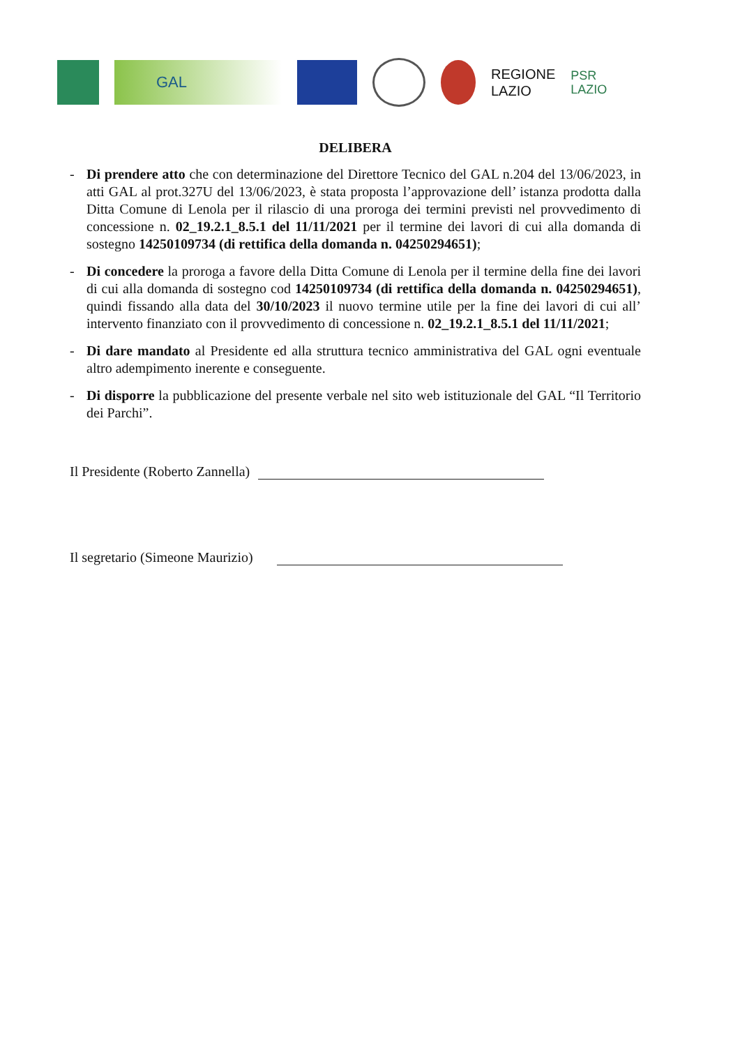GAL
REGIONE
LAZIO
PSR
LAZIO
DELIBERA
- Di prendere atto che con determinazione del Direttore Tecnico del GAL n.204 del 13/06/2023, in atti GAL al prot.327U del 13/06/2023, è stata proposta l’approvazione dell’ istanza prodotta dalla Ditta Comune di Lenola per il rilascio di una proroga dei termini previsti nel provvedimento di concessione n. 02_19.2.1_8.5.1 del 11/11/2021 per il termine dei lavori di cui alla domanda di sostegno 14250109734 (di rettifica della domanda n. 04250294651);
- Di concedere la proroga a favore della Ditta Comune di Lenola per il termine della fine dei lavori di cui alla domanda di sostegno cod 14250109734 (di rettifica della domanda n. 04250294651), quindi fissando alla data del 30/10/2023 il nuovo termine utile per la fine dei lavori di cui all’ intervento finanziato con il provvedimento di concessione n. 02_19.2.1_8.5.1 del 11/11/2021;
- Di dare mandato al Presidente ed alla struttura tecnico amministrativa del GAL ogni eventuale altro adempimento inerente e conseguente.
- Di disporre la pubblicazione del presente verbale nel sito web istituzionale del GAL “Il Territorio dei Parchi”.
Il Presidente (Roberto Zannella)
Il segretario (Simeone Maurizio)